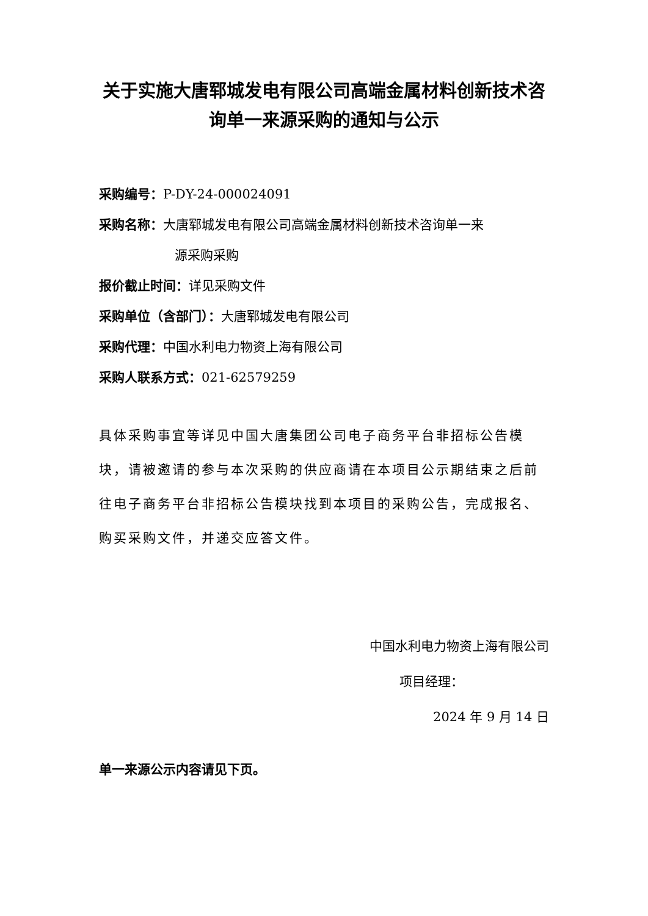关于实施大唐郓城发电有限公司高端金属材料创新技术咨询单一来源采购的通知与公示
采购编号：P-DY-24-000024091
采购名称：大唐郓城发电有限公司高端金属材料创新技术咨询单一来
源采购采购
报价截止时间：详见采购文件
采购单位（含部门）：大唐郓城发电有限公司
采购代理：中国水利电力物资上海有限公司
采购人联系方式：021-62579259
具体采购事宜等详见中国大唐集团公司电子商务平台非招标公告模块，请被邀请的参与本次采购的供应商请在本项目公示期结束之后前往电子商务平台非招标公告模块找到本项目的采购公告，完成报名、购买采购文件，并递交应答文件。
中国水利电力物资上海有限公司
项目经理：
2024 年 9 月 14 日
单一来源公示内容请见下页。